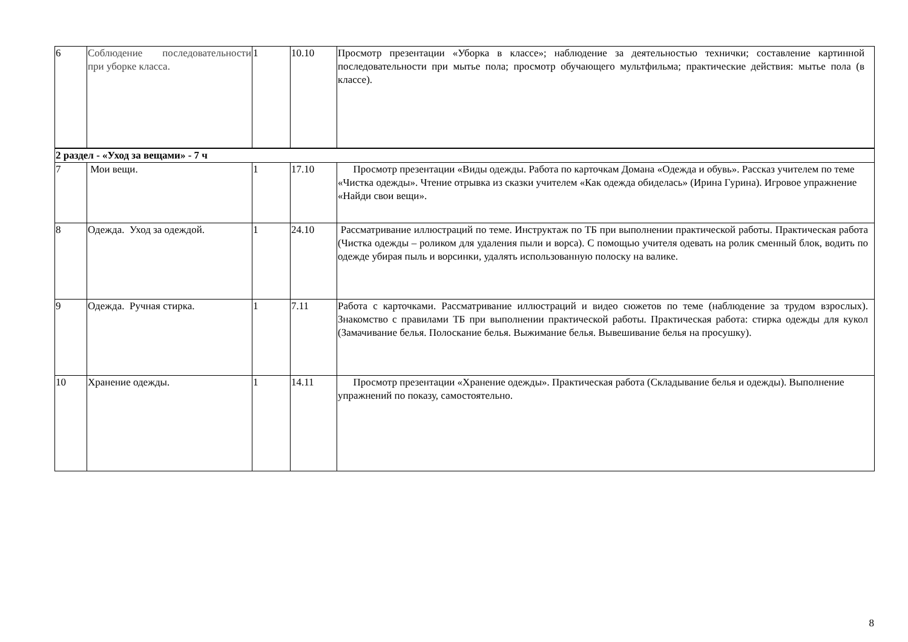| 6 | Соблюдение последовательности при уборке класса. | 1 | 10.10 | Просмотр презентации «Уборка в классе»; наблюдение за деятельностью технички; составление картинной последовательности при мытье пола; просмотр обучающего мультфильма; практические действия: мытье пола (в классе). |
| 2 раздел - «Уход за вещами» - 7 ч | | | | |
| 7 | Мои вещи. | 1 | 17.10 | Просмотр презентации «Виды одежды. Работа по карточкам Домана «Одежда и обувь». Рассказ учителем по теме «Чистка одежды». Чтение отрывка из сказки учителем «Как одежда обиделась» (Ирина Гурина). Игровое упражнение «Найди свои вещи». |
| 8 | Одежда. Уход за одеждой. | 1 | 24.10 | Рассматривание иллюстраций по теме. Инструктаж по ТБ при выполнении практической работы. Практическая работа (Чистка одежды – роликом для удаления пыли и ворса). С помощью учителя одевать на ролик сменный блок, водить по одежде убирая пыль и ворсинки, удалять использованную полоску на валике. |
| 9 | Одежда. Ручная стирка. | 1 | 7.11 | Работа с карточками. Рассматривание иллюстраций и видео сюжетов по теме (наблюдение за трудом взрослых). Знакомство с правилами ТБ при выполнении практической работы. Практическая работа: стирка одежды для кукол (Замачивание белья. Полоскание белья. Выжимание белья. Вывешивание белья на просушку). |
| 10 | Хранение одежды. | 1 | 14.11 | Просмотр презентации «Хранение одежды». Практическая работа (Складывание белья и одежды). Выполнение упражнений по показу, самостоятельно. |
8